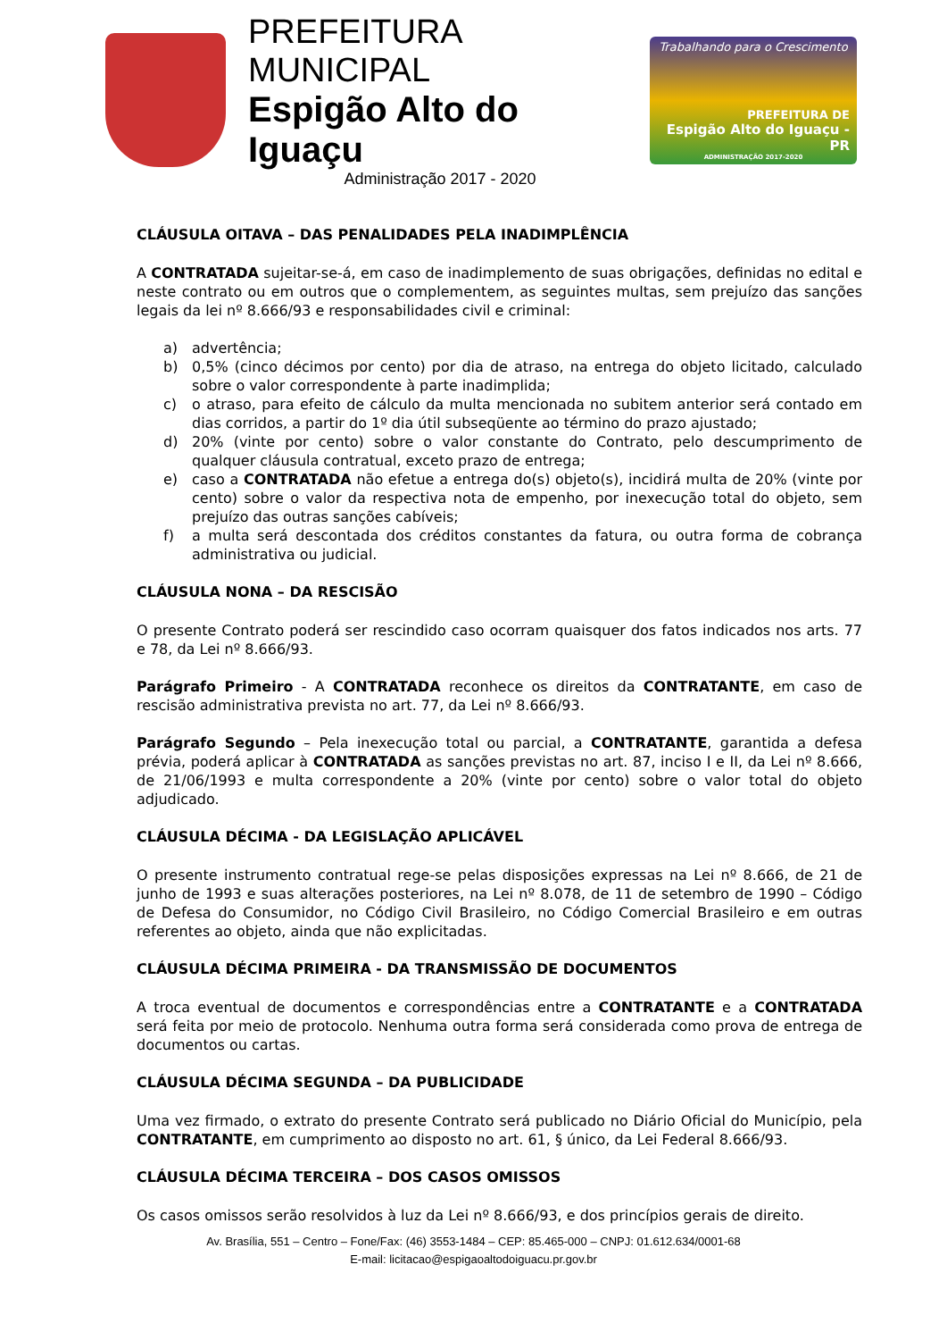PREFEITURA MUNICIPAL
Espigão Alto do Iguaçu
Administração 2017 - 2020
Trabalhando para o Crescimento
PREFEITURA DE
Espigão Alto do Iguaçu - PR
ADMINISTRAÇÃO 2017-2020
CLÁUSULA OITAVA – DAS PENALIDADES PELA INADIMPLÊNCIA
A CONTRATADA sujeitar-se-á, em caso de inadimplemento de suas obrigações, definidas no edital e neste contrato ou em outros que o complementem, as seguintes multas, sem prejuízo das sanções legais da lei nº 8.666/93 e responsabilidades civil e criminal:
a) advertência;
b) 0,5% (cinco décimos por cento) por dia de atraso, na entrega do objeto licitado, calculado sobre o valor correspondente à parte inadimplida;
c) o atraso, para efeito de cálculo da multa mencionada no subitem anterior será contado em dias corridos, a partir do 1º dia útil subseqüente ao término do prazo ajustado;
d) 20% (vinte por cento) sobre o valor constante do Contrato, pelo descumprimento de qualquer cláusula contratual, exceto prazo de entrega;
e) caso a CONTRATADA não efetue a entrega do(s) objeto(s), incidirá multa de 20% (vinte por cento) sobre o valor da respectiva nota de empenho, por inexecução total do objeto, sem prejuízo das outras sanções cabíveis;
f) a multa será descontada dos créditos constantes da fatura, ou outra forma de cobrança administrativa ou judicial.
CLÁUSULA NONA – DA RESCISÃO
O presente Contrato poderá ser rescindido caso ocorram quaisquer dos fatos indicados nos arts. 77 e 78, da Lei nº 8.666/93.
Parágrafo Primeiro - A CONTRATADA reconhece os direitos da CONTRATANTE, em caso de rescisão administrativa prevista no art. 77, da Lei nº 8.666/93.
Parágrafo Segundo – Pela inexecução total ou parcial, a CONTRATANTE, garantida a defesa prévia, poderá aplicar à CONTRATADA as sanções previstas no art. 87, inciso I e II, da Lei nº 8.666, de 21/06/1993 e multa correspondente a 20% (vinte por cento) sobre o valor total do objeto adjudicado.
CLÁUSULA DÉCIMA - DA LEGISLAÇÃO APLICÁVEL
O presente instrumento contratual rege-se pelas disposições expressas na Lei nº 8.666, de 21 de junho de 1993 e suas alterações posteriores, na Lei nº 8.078, de 11 de setembro de 1990 – Código de Defesa do Consumidor, no Código Civil Brasileiro, no Código Comercial Brasileiro e em outras referentes ao objeto, ainda que não explicitadas.
CLÁUSULA DÉCIMA PRIMEIRA - DA TRANSMISSÃO DE DOCUMENTOS
A troca eventual de documentos e correspondências entre a CONTRATANTE e a CONTRATADA será feita por meio de protocolo. Nenhuma outra forma será considerada como prova de entrega de documentos ou cartas.
CLÁUSULA DÉCIMA SEGUNDA – DA PUBLICIDADE
Uma vez firmado, o extrato do presente Contrato será publicado no Diário Oficial do Município, pela CONTRATANTE, em cumprimento ao disposto no art. 61, § único, da Lei Federal 8.666/93.
CLÁUSULA DÉCIMA TERCEIRA – DOS CASOS OMISSOS
Os casos omissos serão resolvidos à luz da Lei nº 8.666/93, e dos princípios gerais de direito.
Av. Brasília, 551 – Centro – Fone/Fax: (46) 3553-1484 – CEP: 85.465-000 – CNPJ: 01.612.634/0001-68
E-mail: licitacao@espigaoaltodoiguacu.pr.gov.br